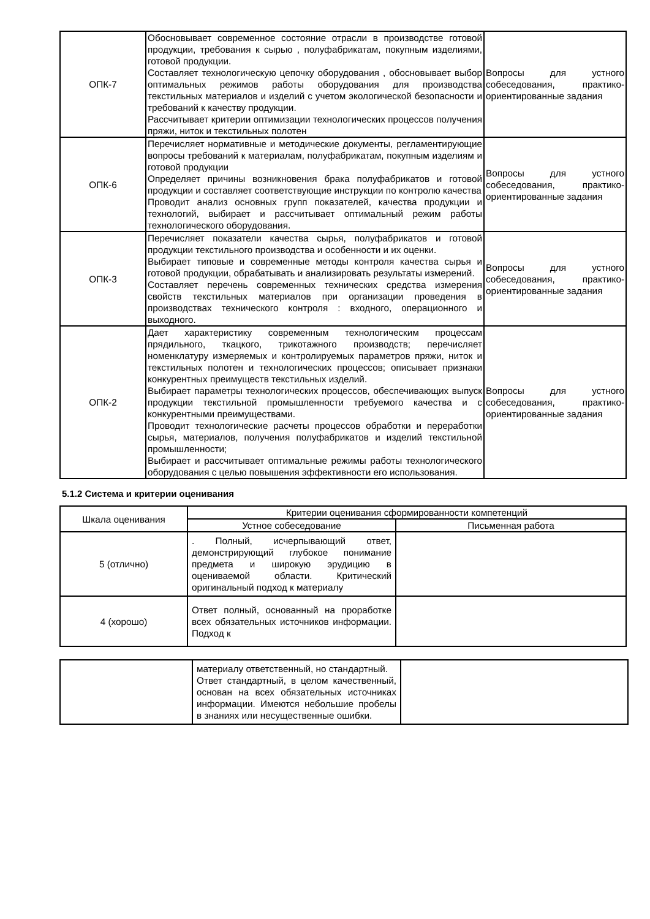| ОПК-7 | Обосновывает современное состояние отрасли в производстве готовой продукции, требования к сырью , полуфабрикатам, покупным изделиями, готовой продукции. Составляет технологическую цепочку оборудования , обосновывает выбор оптимальных режимов работы оборудования для производства текстильных материалов и изделий с учетом экологической безопасности и требований к качеству продукции. Рассчитывает критерии оптимизации технологических процессов получения пряжи, ниток и текстильных полотен | Вопросы для устного собеседования, практико-ориентированные задания |
| ОПК-6 | Перечисляет нормативные и методические документы, регламентирующие вопросы требований к материалам, полуфабрикатам, покупным изделиям и готовой продукции Определяет причины возникновения брака полуфабрикатов и готовой продукции и составляет соответствующие инструкции по контролю качества Проводит анализ основных групп показателей, качества продукции и технологий, выбирает и рассчитывает оптимальный режим работы технологического оборудования. | Вопросы для устного собеседования, практико-ориентированные задания |
| ОПК-3 | Перечисляет показатели качества сырья, полуфабрикатов и готовой продукции текстильного производства и особенности и их оценки. Выбирает типовые и современные методы контроля качества сырья и готовой продукции, обрабатывать и анализировать результаты измерений. Составляет перечень современных технических средства измерения свойств текстильных материалов при организации проведения в производствах технического контроля : входного, операционного и выходного. | Вопросы для устного собеседования, практико-ориентированные задания |
| ОПК-2 | Дает характеристику современным технологическим процессам прядильного, ткацкого, трикотажного производств; перечисляет номенклатуру измеряемых и контролируемых параметров пряжи, ниток и текстильных полотен и технологических процессов; описывает признаки конкурентных преимуществ текстильных изделий. Выбирает параметры технологических процессов, обеспечивающих выпуск продукции текстильной промышленности требуемого качества и с конкурентными преимуществами. Проводит технологические расчеты процессов обработки и переработки сырья, материалов, получения полуфабрикатов и изделий текстильной промышленности; Выбирает и рассчитывает оптимальные режимы работы технологического оборудования с целью повышения эффективности его использования. | Вопросы для устного собеседования, практико-ориентированные задания |
5.1.2 Система и критерии оценивания
| Шкала оценивания | Критерии оценивания сформированности компетенций | |
| | Устное собеседование | Письменная работа |
| 5 (отлично) | . Полный, исчерпывающий ответ, демонстрирующий глубокое понимание предмета и широкую эрудицию в оцениваемой области. Критический оригинальный подход к материалу | |
| 4 (хорошо) | Ответ полный, основанный на проработке всех обязательных источников информации. Подход к | |
| | материалу ответственный, но стандартный. Ответ стандартный, в целом качественный, основан на всех обязательных источниках информации. Имеются небольшие пробелы в знаниях или несущественные ошибки. | |